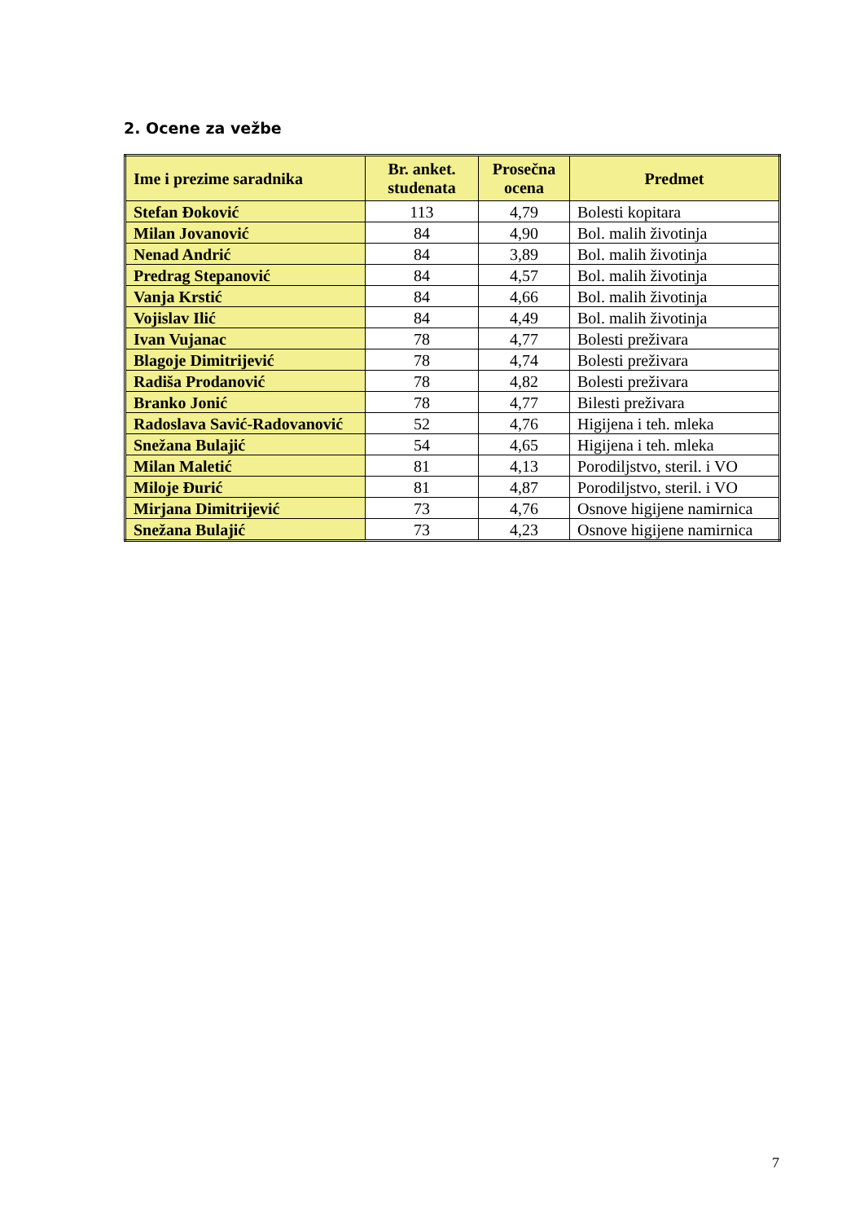2. Ocene za vežbe
| Ime i prezime saradnika | Br. anket. studenata | Prosečna ocena | Predmet |
| --- | --- | --- | --- |
| Stefan Đoković | 113 | 4,79 | Bolesti kopitara |
| Milan Jovanović | 84 | 4,90 | Bol. malih životinja |
| Nenad Andrić | 84 | 3,89 | Bol. malih životinja |
| Predrag Stepanović | 84 | 4,57 | Bol. malih životinja |
| Vanja Krstić | 84 | 4,66 | Bol. malih životinja |
| Vojislav Ilić | 84 | 4,49 | Bol. malih životinja |
| Ivan Vujanac | 78 | 4,77 | Bolesti preživara |
| Blagoje Dimitrijević | 78 | 4,74 | Bolesti preživara |
| Radiša Prodanović | 78 | 4,82 | Bolesti preživara |
| Branko Jonić | 78 | 4,77 | Bilesti preživara |
| Radoslava Savić-Radovanović | 52 | 4,76 | Higijena i teh. mleka |
| Snežana Bulajić | 54 | 4,65 | Higijena i teh. mleka |
| Milan Maletić | 81 | 4,13 | Porodiljstvo, steril. i VO |
| Miloje Đurić | 81 | 4,87 | Porodiljstvo, steril. i VO |
| Mirjana Dimitrijević | 73 | 4,76 | Osnove higijene namirnica |
| Snežana Bulajić | 73 | 4,23 | Osnove higijene namirnica |
7